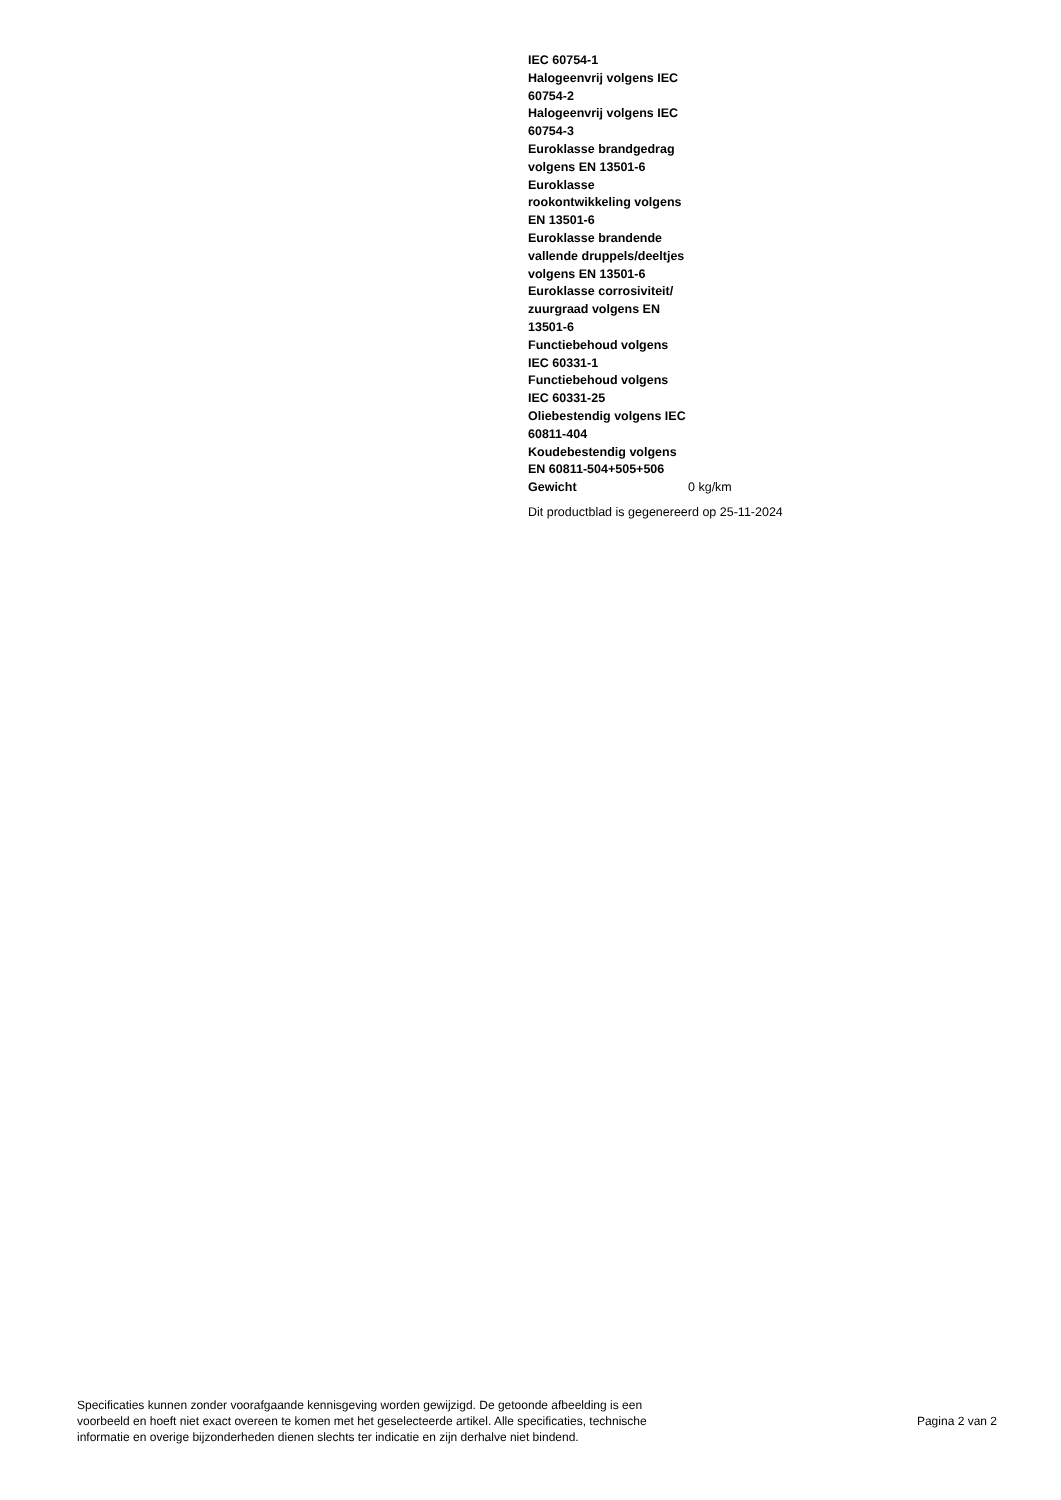| IEC 60754-1 | |
| Halogeenvrij volgens IEC 60754-2 | |
| Halogeenvrij volgens IEC 60754-3 | |
| Euroklasse brandgedrag volgens EN 13501-6 | |
| Euroklasse rookontwikkeling volgens EN 13501-6 | |
| Euroklasse brandende vallende druppels/deeltjes volgens EN 13501-6 | |
| Euroklasse corrosiviteit/ zuurgraad volgens EN 13501-6 | |
| Functiebehoud volgens IEC 60331-1 | |
| Functiebehoud volgens IEC 60331-25 | |
| Oliebestendig volgens IEC 60811-404 | |
| Koudebestendig volgens EN 60811-504+505+506 | |
| Gewicht | 0 kg/km |
Dit productblad is gegenereerd op 25-11-2024
Specificaties kunnen zonder voorafgaande kennisgeving worden gewijzigd. De getoonde afbeelding is een
voorbeeld en hoeft niet exact overeen te komen met het geselecteerde artikel. Alle specificaties, technische
informatie en overige bijzonderheden dienen slechts ter indicatie en zijn derhalve niet bindend.
Pagina 2 van 2